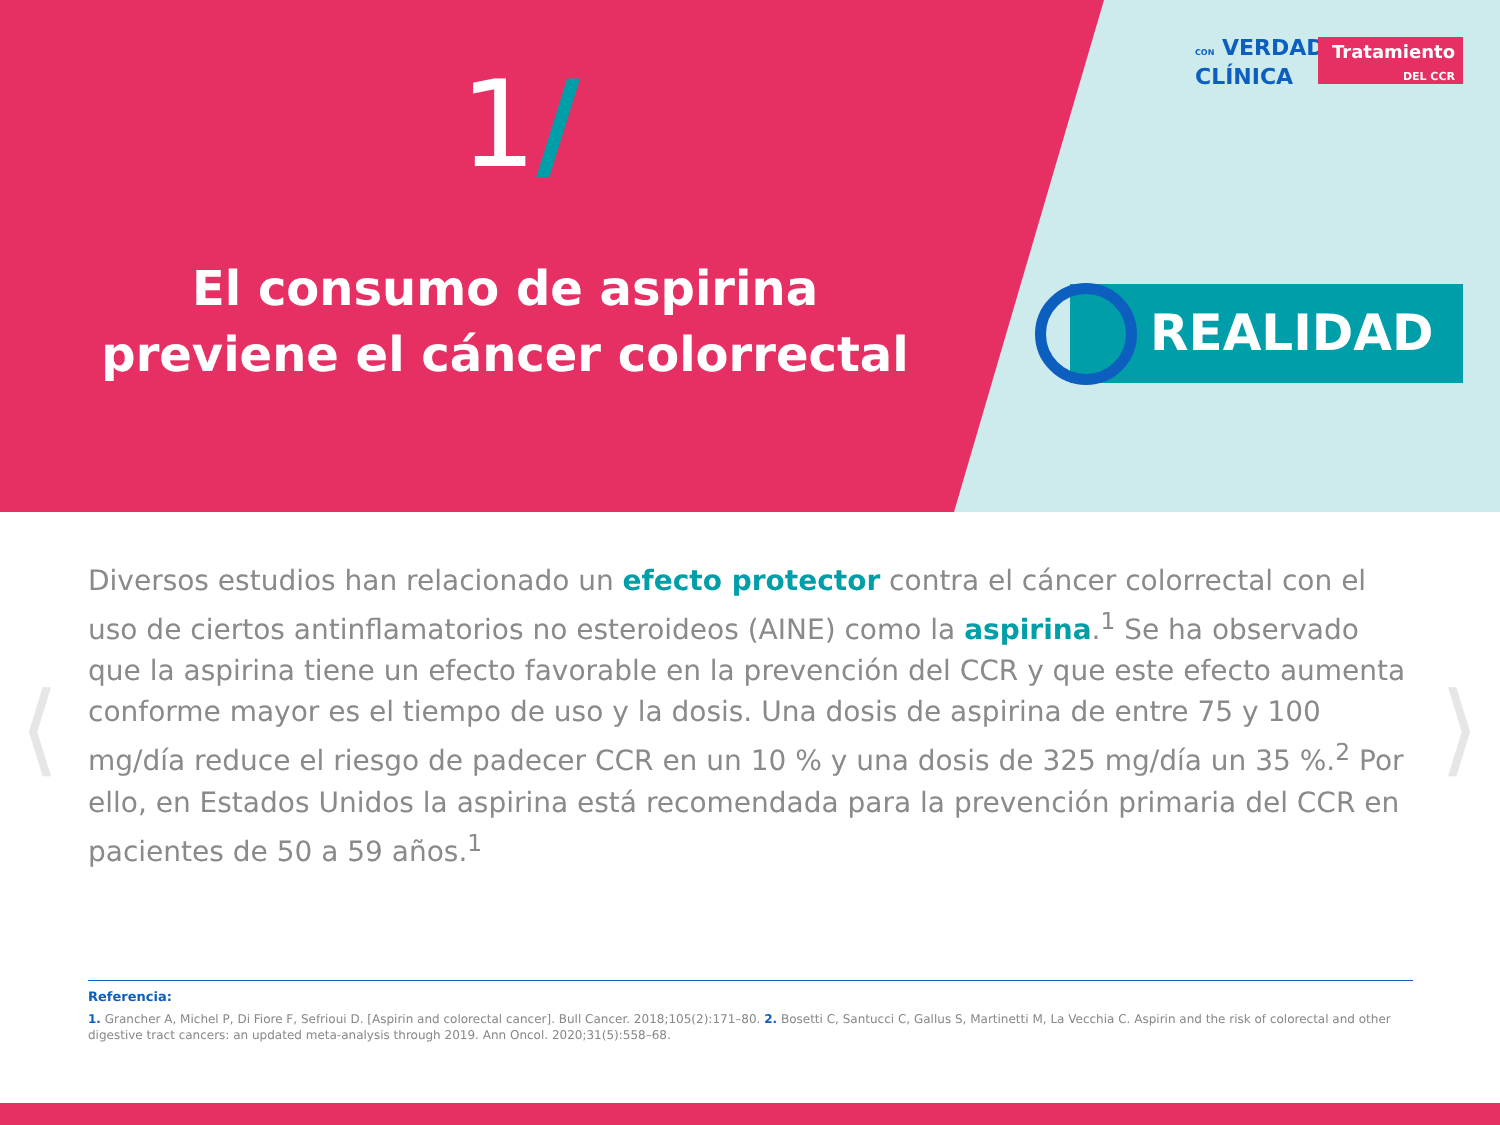1/
El consumo de aspirina previene el cáncer colorrectal
CON VERDAD
CLÍNICA
Tratamiento
DEL CCR
REALIDAD
⟨ ⟩
Diversos estudios han relacionado un efecto protector contra el cáncer colorrectal con el uso de ciertos antinflamatorios no esteroideos (AINE) como la aspirina.<sup>1</sup> Se ha observado que la aspirina tiene un efecto favorable en la prevención del CCR y que este efecto aumenta conforme mayor es el tiempo de uso y la dosis. Una dosis de aspirina de entre 75 y 100 mg/día reduce el riesgo de padecer CCR en un 10 % y una dosis de 325 mg/día un 35 %.<sup>2</sup> Por ello, en Estados Unidos la aspirina está recomendada para la prevención primaria del CCR en pacientes de 50 a 59 años.<sup>1</sup>
Referencia:
1. Grancher A, Michel P, Di Fiore F, Sefrioui D. [Aspirin and colorectal cancer]. Bull Cancer. 2018;105(2):171–80. 2. Bosetti C, Santucci C, Gallus S, Martinetti M, La Vecchia C. Aspirin and the risk of colorectal and other digestive tract cancers: an updated meta-analysis through 2019. Ann Oncol. 2020;31(5):558–68.